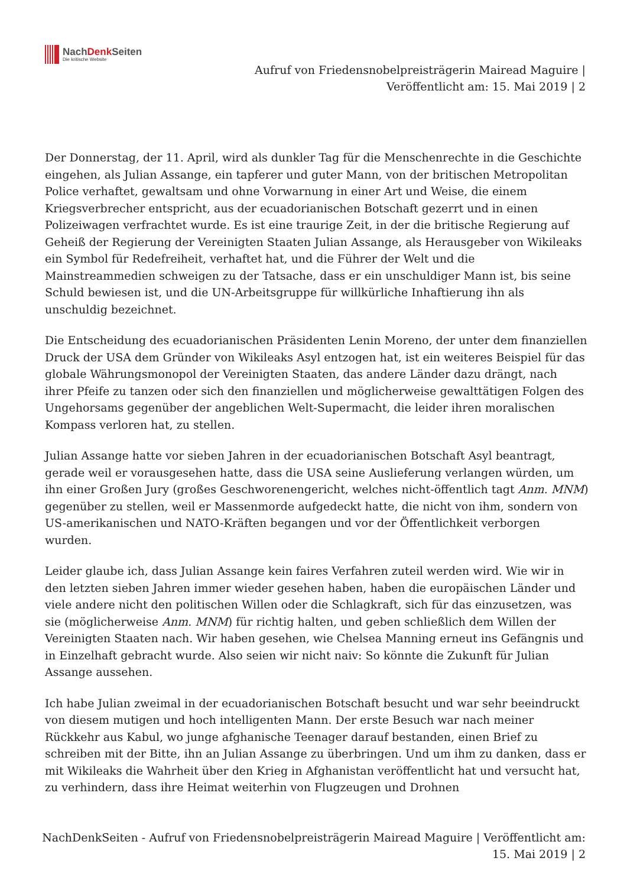NachDenk Seiten
Die kritische Website
Aufruf von Friedensnobelpreisträgerin Mairead Maguire |
Veröffentlicht am: 15. Mai 2019 | 2
Der Donnerstag, der 11. April, wird als dunkler Tag für die Menschenrechte in die Geschichte eingehen, als Julian Assange, ein tapferer und guter Mann, von der britischen Metropolitan Police verhaftet, gewaltsam und ohne Vorwarnung in einer Art und Weise, die einem Kriegsverbrecher entspricht, aus der ecuadorianischen Botschaft gezerrt und in einen Polizeiwagen verfrachtet wurde. Es ist eine traurige Zeit, in der die britische Regierung auf Geheiß der Regierung der Vereinigten Staaten Julian Assange, als Herausgeber von Wikileaks ein Symbol für Redefreiheit, verhaftet hat, und die Führer der Welt und die Mainstreammedien schweigen zu der Tatsache, dass er ein unschuldiger Mann ist, bis seine Schuld bewiesen ist, und die UN-Arbeitsgruppe für willkürliche Inhaftierung ihn als unschuldig bezeichnet.
Die Entscheidung des ecuadorianischen Präsidenten Lenin Moreno, der unter dem finanziellen Druck der USA dem Gründer von Wikileaks Asyl entzogen hat, ist ein weiteres Beispiel für das globale Währungsmonopol der Vereinigten Staaten, das andere Länder dazu drängt, nach ihrer Pfeife zu tanzen oder sich den finanziellen und möglicherweise gewalttätigen Folgen des Ungehorsams gegenüber der angeblichen Welt-Supermacht, die leider ihren moralischen Kompass verloren hat, zu stellen.
Julian Assange hatte vor sieben Jahren in der ecuadorianischen Botschaft Asyl beantragt, gerade weil er vorausgesehen hatte, dass die USA seine Auslieferung verlangen würden, um ihn einer Großen Jury (großes Geschworenengericht, welches nicht-öffentlich tagt Anm. MNM) gegenüber zu stellen, weil er Massenmorde aufgedeckt hatte, die nicht von ihm, sondern von US-amerikanischen und NATO-Kräften begangen und vor der Öffentlichkeit verborgen wurden.
Leider glaube ich, dass Julian Assange kein faires Verfahren zuteil werden wird. Wie wir in den letzten sieben Jahren immer wieder gesehen haben, haben die europäischen Länder und viele andere nicht den politischen Willen oder die Schlagkraft, sich für das einzusetzen, was sie (möglicherweise Anm. MNM) für richtig halten, und geben schließlich dem Willen der Vereinigten Staaten nach. Wir haben gesehen, wie Chelsea Manning erneut ins Gefängnis und in Einzelhaft gebracht wurde. Also seien wir nicht naiv: So könnte die Zukunft für Julian Assange aussehen.
Ich habe Julian zweimal in der ecuadorianischen Botschaft besucht und war sehr beeindruckt von diesem mutigen und hoch intelligenten Mann. Der erste Besuch war nach meiner Rückkehr aus Kabul, wo junge afghanische Teenager darauf bestanden, einen Brief zu schreiben mit der Bitte, ihn an Julian Assange zu überbringen. Und um ihm zu danken, dass er mit Wikileaks die Wahrheit über den Krieg in Afghanistan veröffentlicht hat und versucht hat, zu verhindern, dass ihre Heimat weiterhin von Flugzeugen und Drohnen
NachDenkSeiten - Aufruf von Friedensnobelpreisträgerin Mairead Maguire | Veröffentlicht am: 15. Mai 2019 | 2